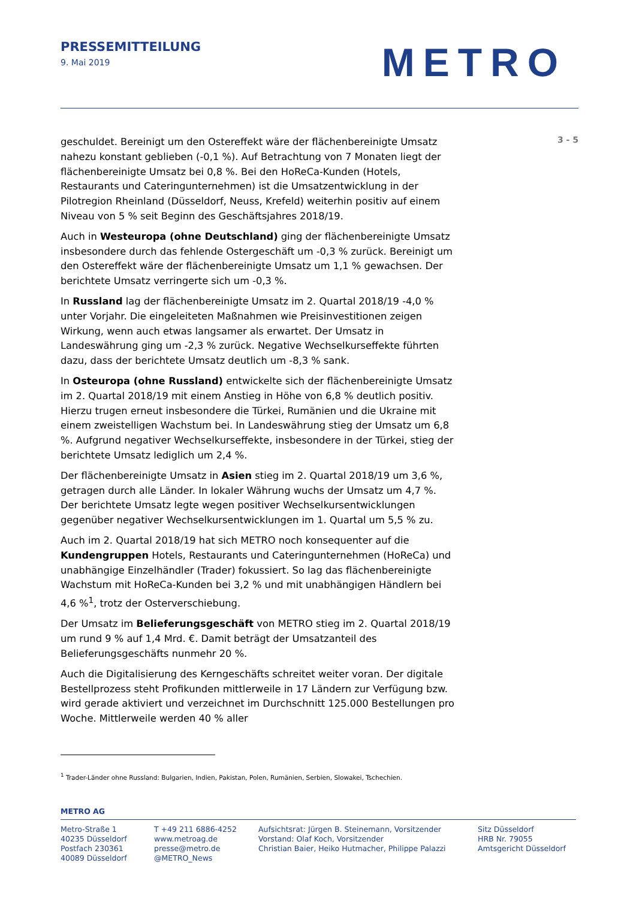PRESSEMITTEILUNG
9. Mai 2019
METRO
geschuldet. Bereinigt um den Ostereffekt wäre der flächenbereinigte Umsatz nahezu konstant geblieben (-0,1 %). Auf Betrachtung von 7 Monaten liegt der flächenbereinigte Umsatz bei 0,8 %. Bei den HoReCa-Kunden (Hotels, Restaurants und Cateringunternehmen) ist die Umsatzentwicklung in der Pilotregion Rheinland (Düsseldorf, Neuss, Krefeld) weiterhin positiv auf einem Niveau von 5 % seit Beginn des Geschäftsjahres 2018/19.
Auch in Westeuropa (ohne Deutschland) ging der flächenbereinigte Umsatz insbesondere durch das fehlende Ostergeschäft um -0,3 % zurück. Bereinigt um den Ostereffekt wäre der flächenbereinigte Umsatz um 1,1 % gewachsen. Der berichtete Umsatz verringerte sich um -0,3 %.
In Russland lag der flächenbereinigte Umsatz im 2. Quartal 2018/19 -4,0 % unter Vorjahr. Die eingeleiteten Maßnahmen wie Preisinvestitionen zeigen Wirkung, wenn auch etwas langsamer als erwartet. Der Umsatz in Landeswährung ging um -2,3 % zurück. Negative Wechselkurseffekte führten dazu, dass der berichtete Umsatz deutlich um -8,3 % sank.
In Osteuropa (ohne Russland) entwickelte sich der flächenbereinigte Umsatz im 2. Quartal 2018/19 mit einem Anstieg in Höhe von 6,8 % deutlich positiv. Hierzu trugen erneut insbesondere die Türkei, Rumänien und die Ukraine mit einem zweistelligen Wachstum bei. In Landeswährung stieg der Umsatz um 6,8 %. Aufgrund negativer Wechselkurseffekte, insbesondere in der Türkei, stieg der berichtete Umsatz lediglich um 2,4 %.
Der flächenbereinigte Umsatz in Asien stieg im 2. Quartal 2018/19 um 3,6 %, getragen durch alle Länder. In lokaler Währung wuchs der Umsatz um 4,7 %. Der berichtete Umsatz legte wegen positiver Wechselkursentwicklungen gegenüber negativer Wechselkursentwicklungen im 1. Quartal um 5,5 % zu.
Auch im 2. Quartal 2018/19 hat sich METRO noch konsequenter auf die Kundengruppen Hotels, Restaurants und Cateringunternehmen (HoReCa) und unabhängige Einzelhändler (Trader) fokussiert. So lag das flächenbereinigte Wachstum mit HoReCa-Kunden bei 3,2 % und mit unabhängigen Händlern bei 4,6 %<sup>1</sup>, trotz der Osterverschiebung.
Der Umsatz im Belieferungsgeschäft von METRO stieg im 2. Quartal 2018/19 um rund 9 % auf 1,4 Mrd. €. Damit beträgt der Umsatzanteil des Belieferungsgeschäfts nunmehr 20 %.
Auch die Digitalisierung des Kerngeschäfts schreitet weiter voran. Der digitale Bestellprozess steht Profikunden mittlerweile in 17 Ländern zur Verfügung bzw. wird gerade aktiviert und verzeichnet im Durchschnitt 125.000 Bestellungen pro Woche. Mittlerweile werden 40 % aller
3 - 5
<sup>1</sup> Trader-Länder ohne Russland: Bulgarien, Indien, Pakistan, Polen, Rumänien, Serbien, Slowakei, Tschechien.
METRO AG
Metro-Straße 1
40235 Düsseldorf
Postfach 230361
40089 Düsseldorf
T +49 211 6886-4252
www.metroag.de
presse@metro.de
@METRO_News
Aufsichtsrat: Jürgen B. Steinemann, Vorsitzender
Vorstand: Olaf Koch, Vorsitzender
Christian Baier, Heiko Hutmacher, Philippe Palazzi
Sitz Düsseldorf
HRB Nr. 79055
Amtsgericht Düsseldorf